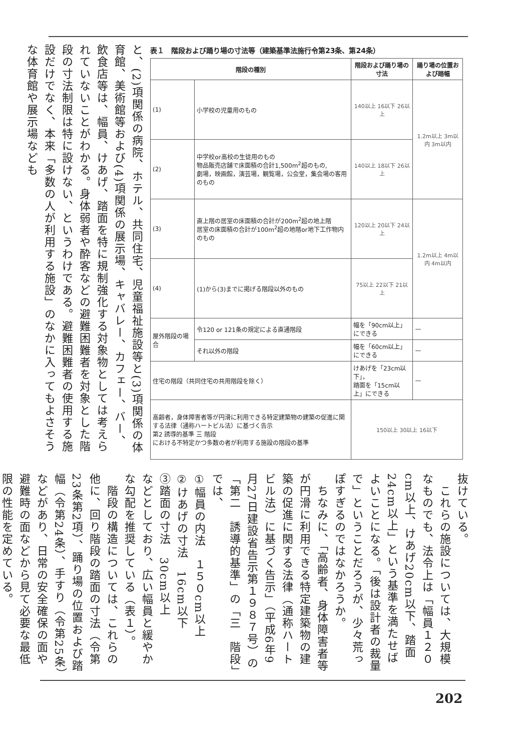と、(2)項関係の病院、ホテル、共同住宅、児童福祉施設等と(3)項関係の体育館、美術館等および(4)項関係の展示場、キャバレー、カフェー、バー、飲食店等は、幅員、けあげ、踏面を特に規制強化する対象物としては考えられていないことがわかる。身体弱者や酔客などの避難困難者を対象とした階段の寸法制限は特に設けない、というわけである。避難困難者の使用する施設だけでなく、本来「多数の人が利用する施設」のなかに入ってもよさそうな体育館や展示場なども
表１　階段および踊り場の寸法等（建築基準法施行令第23条、第24条）
| 階段の種別 | | 階段および踊り場の寸法 | 踊り場の位置および踏幅 |
| --- | --- | --- | --- |
| (1) | 小学校の児童用のもの | 140以上 16以下 26以上 | 1.2m以上 3m以内 3m以内 |
| (2) | 中学校or高校の生徒用のもの 物品販売店舗で床面積の合計1,500m<sup>2</sup>超のもの, 劇場，映画館，演芸場，観覧場，公会堂，集会場の客用のもの | 140以上 18以下 26以上 | |
| (3) | 直上階の居室の床面積の合計が200m<sup>2</sup>超の地上階 居室の床面積の合計が100m<sup>2</sup>超の地階or地下工作物内のもの | 120以上 20以下 24以上 | 1.2m以上 4m以内 4m以内 |
| (4) | (1)から(3)までに掲げる階段以外のもの | 75以上 22以下 21以上 | |
| 屋外階段の場合 | 令120 or 121条の規定による直通階段 | 幅を「90cm以上」にできる | — |
| | それ以外の階段 | 幅を「60cm以上」にできる | — |
| 住宅の階段（共同住宅の共用階段を除く） | | けあげを「23cm以下」， 踏面を「15cm以上」にできる | — |
| 高齢者，身体障害者等が円滑に利用できる特定建築物の建築の促進に関する法律（通称ハートビル法）に基づく告示 第2 誘導的基準 三 階段 における不特定かつ多数の者が利用する施設の階段の基準 | | 150以上 30以上 16以下 | |
抜けている。
　これらの施設については、大規模なものでも、法令上は「幅員１２０cm以上、けあげ20cm以下、踏面24cm以上」という基準を満たせばよいことになる。「後は設計者の裁量で」ということだろうが、少々荒っぽすぎるのではなかろうか。
　ちなみに、「高齢者、身体障害者等が円滑に利用できる特定建築物の建築の促進に関する法律（通称ハートビル法）に基づく告示」（平成6年9月27日建設省告示第１９８７号）の「第二　誘導的基準」の「三　階段」では、
①幅員の内法　１５０cm以上
②けあげの寸法　16cm以下
③踏面の寸法　30cm以上
などとしており、広い幅員と緩やかな勾配を推奨している（表１）。
　階段の構造については、これらの他に、回り階段の踏面の寸法（令第23条第2項）、踊り場の位置および踏幅（令第24条）、手すり（令第25条）などがあり、日常の安全確保の面や避難時の面などから見て必要な最低限の性能を定めている。
202